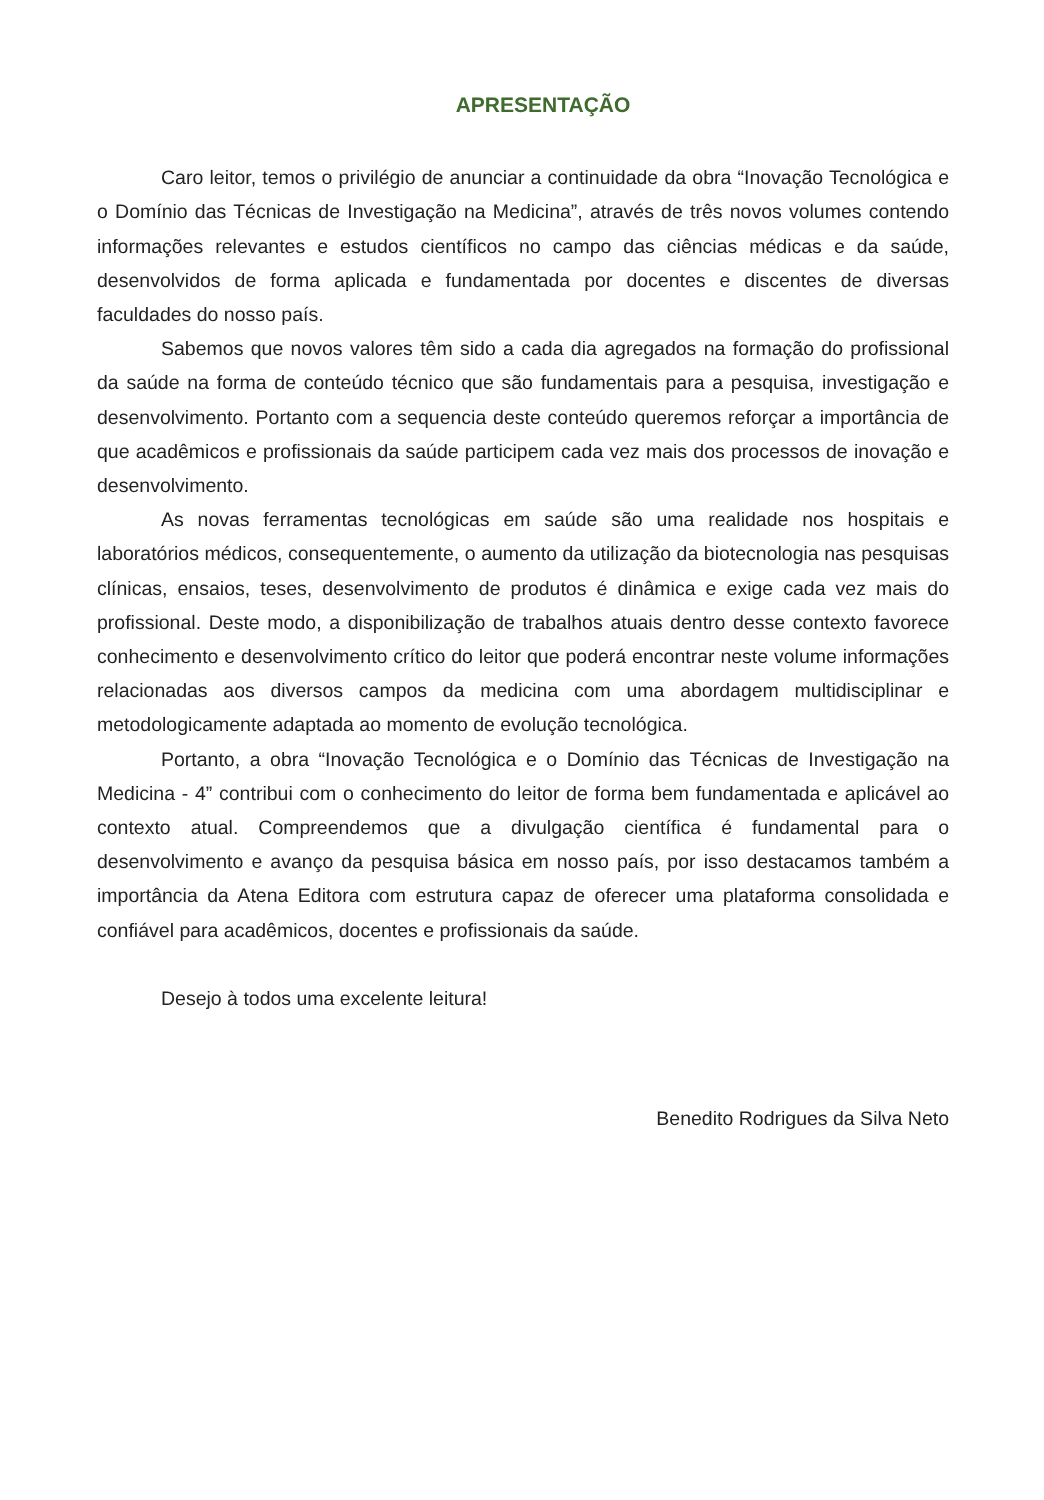APRESENTAÇÃO
Caro leitor, temos o privilégio de anunciar a continuidade da obra “Inovação Tecnológica e o Domínio das Técnicas de Investigação na Medicina”, através de três novos volumes contendo informações relevantes e estudos científicos no campo das ciências médicas e da saúde, desenvolvidos de forma aplicada e fundamentada por docentes e discentes de diversas faculdades do nosso país.
Sabemos que novos valores têm sido a cada dia agregados na formação do profissional da saúde na forma de conteúdo técnico que são fundamentais para a pesquisa, investigação e desenvolvimento. Portanto com a sequencia deste conteúdo queremos reforçar a importância de que acadêmicos e profissionais da saúde participem cada vez mais dos processos de inovação e desenvolvimento.
As novas ferramentas tecnológicas em saúde são uma realidade nos hospitais e laboratórios médicos, consequentemente, o aumento da utilização da biotecnologia nas pesquisas clínicas, ensaios, teses, desenvolvimento de produtos é dinâmica e exige cada vez mais do profissional. Deste modo, a disponibilização de trabalhos atuais dentro desse contexto favorece conhecimento e desenvolvimento crítico do leitor que poderá encontrar neste volume informações relacionadas aos diversos campos da medicina com uma abordagem multidisciplinar e metodologicamente adaptada ao momento de evolução tecnológica.
Portanto, a obra “Inovação Tecnológica e o Domínio das Técnicas de Investigação na Medicina - 4” contribui com o conhecimento do leitor de forma bem fundamentada e aplicável ao contexto atual. Compreendemos que a divulgação científica é fundamental para o desenvolvimento e avanço da pesquisa básica em nosso país, por isso destacamos também a importância da Atena Editora com estrutura capaz de oferecer uma plataforma consolidada e confiável para acadêmicos, docentes e profissionais da saúde.
Desejo à todos uma excelente leitura!
Benedito Rodrigues da Silva Neto